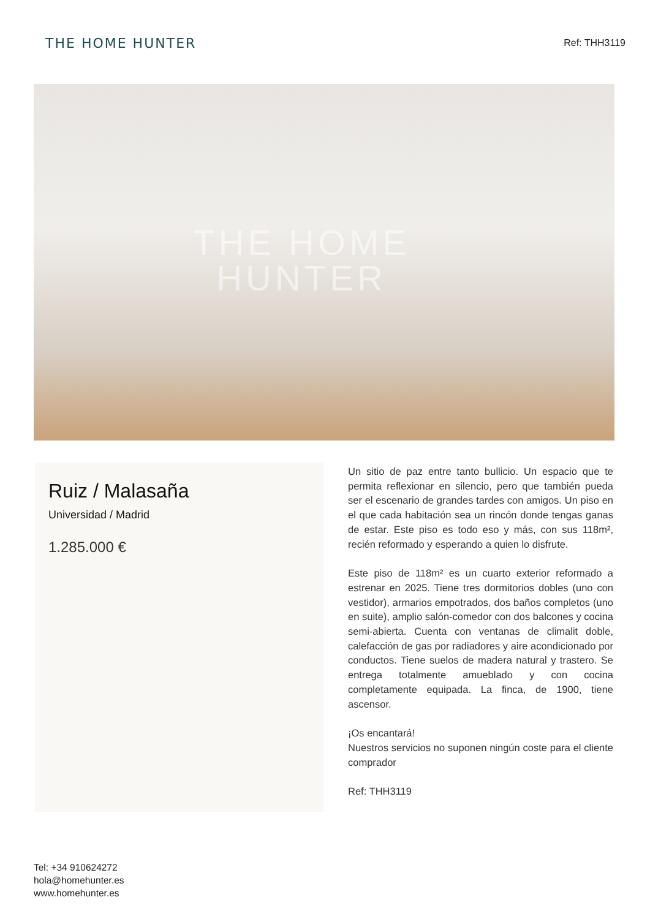THE HOME HUNTER
Ref: THH3119
THE HOME
HUNTER
Ruiz / Malasaña
Universidad / Madrid
1.285.000 €
Un sitio de paz entre tanto bullicio. Un espacio que te permita reflexionar en silencio, pero que también pueda ser el escenario de grandes tardes con amigos. Un piso en el que cada habitación sea un rincón donde tengas ganas de estar. Este piso es todo eso y más, con sus 118m², recién reformado y esperando a quien lo disfrute.
Este piso de 118m² es un cuarto exterior reformado a estrenar en 2025. Tiene tres dormitorios dobles (uno con vestidor), armarios empotrados, dos baños completos (uno en suite), amplio salón-comedor con dos balcones y cocina semi-abierta. Cuenta con ventanas de climalit doble, calefacción de gas por radiadores y aire acondicionado por conductos. Tiene suelos de madera natural y trastero. Se entrega totalmente amueblado y con cocina completamente equipada. La finca, de 1900, tiene ascensor.
¡Os encantará!
Nuestros servicios no suponen ningún coste para el cliente comprador
Ref: THH3119
Tel: +34 910624272
hola@homehunter.es
www.homehunter.es